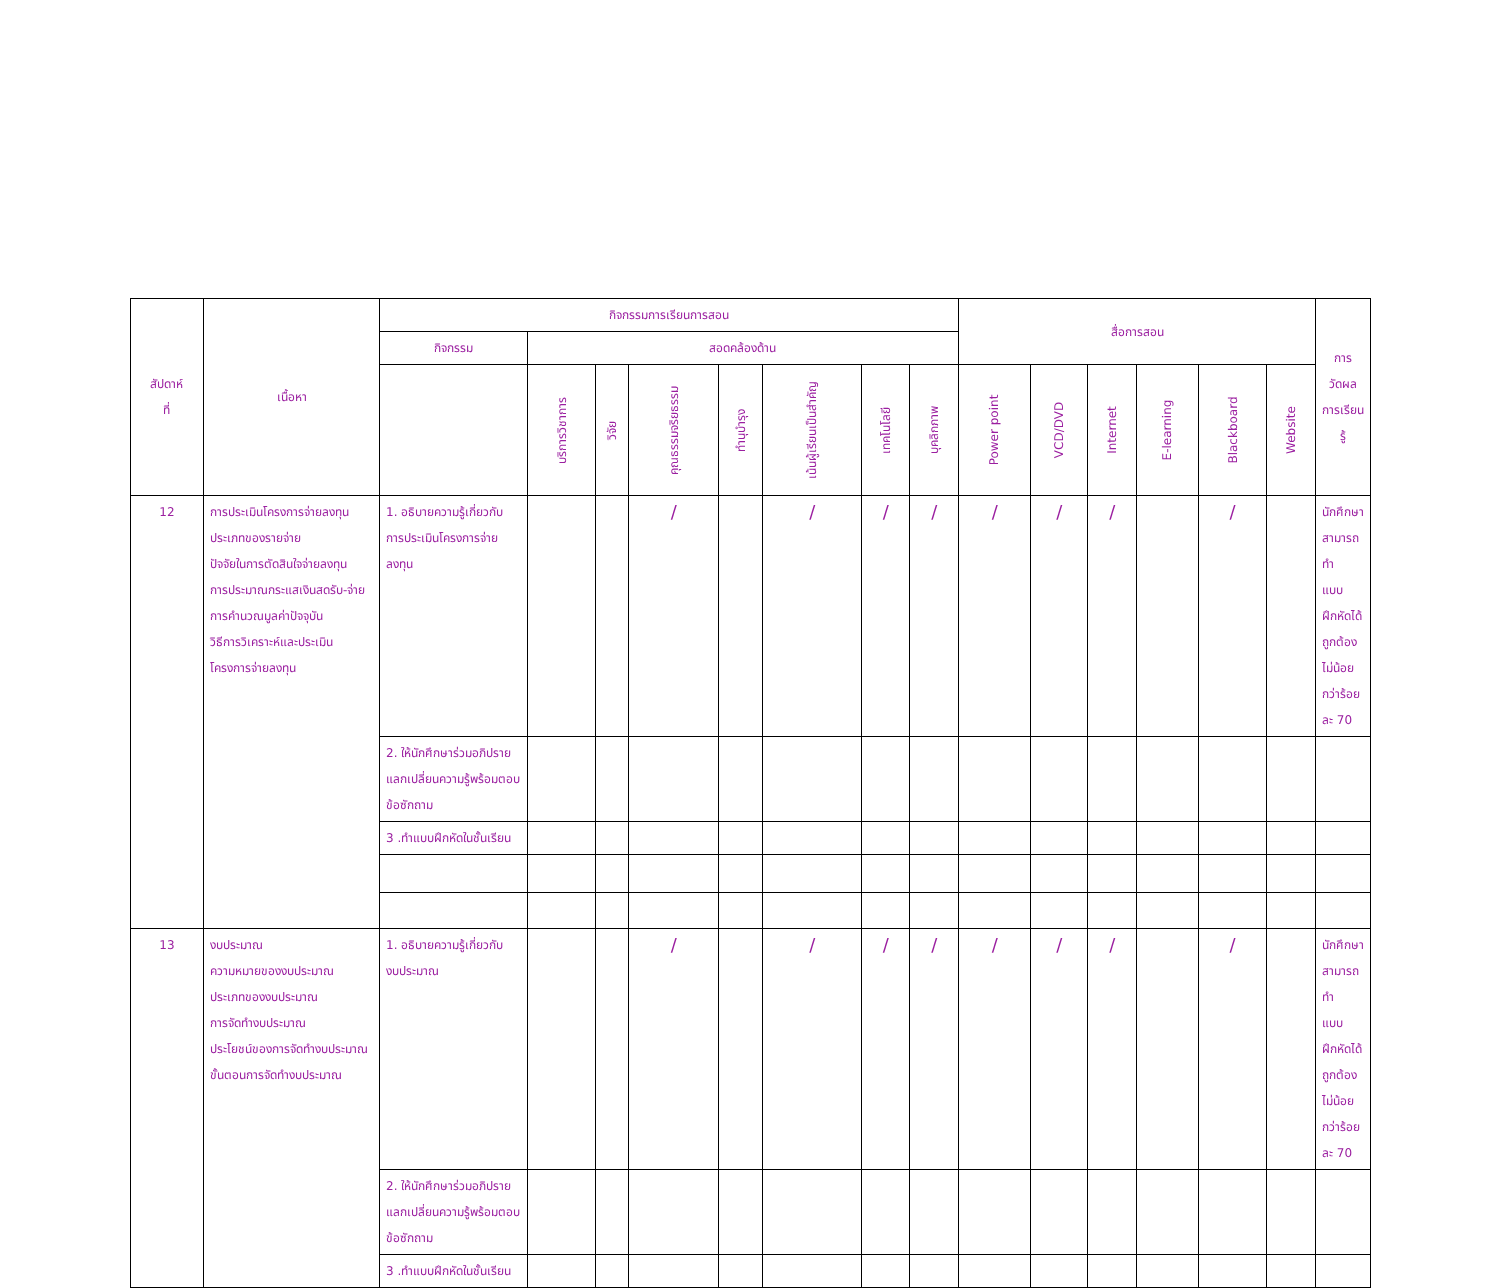| สัปดาห์ ที่ | เนื้อหา | กิจกรรมการเรียนการสอน | | | | | | | | สื่อการสอน | | | | | | การวัดผลการเรียนรู้ |
| --- | --- | --- | --- | --- | --- | --- | --- | --- | --- | --- | --- | --- | --- | --- | --- | --- |
| | | กิจกรรม | สอดคล้องด้าน | | | | | | | | | | | | | |
| | | | บริการวิชาการ | วิจัย | คุณธรรมจริยธรรม | ทำนุบำรุง | เน้นผู้เรียนเป็นสำคัญ | เทคโนโลยี | บุคลิกภาพ | Power point | VCD/DVD | Internet | E-learning | Blackboard | Website | |
| 12 | การประเมินโครงการจ่ายลงทุน ประเภทของรายจ่าย ปัจจัยในการตัดสินใจจ่ายลงทุน การประมาณกระแสเงินสดรับ-จ่าย การคำนวณมูลค่าปัจจุบัน วิธีการวิเคราะห์และประเมิน โครงการจ่ายลงทุน | 1. อธิบายความรู้เกี่ยวกับ การประเมินโครงการจ่าย ลงทุน | | | / | | / | / | / | / | / | / | | / | | นักศึกษาสามารถทำ แบบฝึกหัดได้ถูกต้องไม่น้อย กว่าร้อยละ 70 |
| | | 2. ให้นักศึกษาร่วมอภิปราย แลกเปลี่ยนความรู้พร้อมตอบ ข้อซักถาม | | | | | | | | | | | | | | |
| | | 3 .ทำแบบฝึกหัดในชั้นเรียน | | | | | | | | | | | | | | |
| 13 | งบประมาณ ความหมายของงบประมาณ ประเภทของงบประมาณ การจัดทำงบประมาณ ประโยชน์ของการจัดทำงบประมาณ ขั้นตอนการจัดทำงบประมาณ | 1. อธิบายความรู้เกี่ยวกับ งบประมาณ | | | / | | / | / | / | / | / | / | | / | | นักศึกษาสามารถทำ แบบฝึกหัดได้ถูกต้องไม่น้อย กว่าร้อยละ 70 |
| | | 2. ให้นักศึกษาร่วมอภิปราย แลกเปลี่ยนความรู้พร้อมตอบ ข้อซักถาม | | | | | | | | | | | | | | |
| | | 3 .ทำแบบฝึกหัดในชั้นเรียน | | | | | | | | | | | | | | |